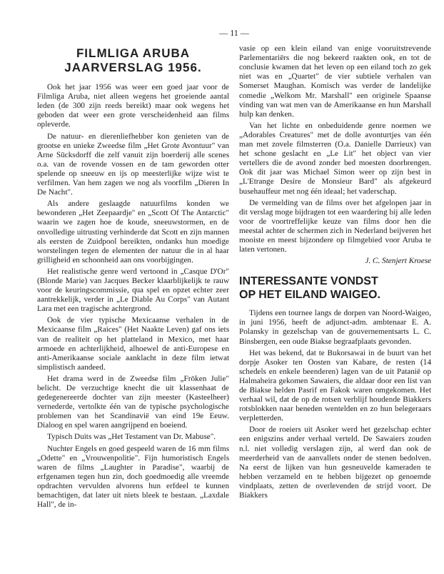— 11 —
FILMLIGA ARUBA
JAARVERSLAG 1956.
Ook het jaar 1956 was weer een goed jaar voor de Filmliga Aruba, niet alleen wegens het groeiende aantal leden (de 300 zijn reeds bereikt) maar ook wegens het geboden dat weer een grote verscheidenheid aan films opleverde.
De natuur- en dierenliefhebber kon genieten van de grootse en unieke Zweedse film „Het Grote Avontuur" van Arne Sücksdorff die zelf vanuit zijn boerderij alle scenes o.a. van de rovende vossen en de tam geworden otter spelende op sneeuw en ijs op meesterlijke wijze wist te verfilmen. Van hem zagen we nog als voorfilm „Dieren In De Nacht".
Als andere geslaagde natuurfilms konden we bewonderen „Het Zeepaardje" en „Scott Of The Antarctic" waarin we zagen hoe de koude, sneeuwstormen, en de onvolledige uitrusting verhinderde dat Scott en zijn mannen als eersten de Zuidpool bereikten, ondanks hun moedige worstelingen tegen de elementen der natuur die in al haar grilligheid en schoonheid aan ons voorbijgingen.
Het realistische genre werd vertoond in „Casque D'Or" (Blonde Marie) van Jacques Becker klaarblijkelijk te rauw voor de keuringscommissie, qua spel en opzet echter zeer aantrekkelijk, verder in „Le Diable Au Corps" van Autant Lara met een tragische achtergrond.
Ook de vier typische Mexicaanse verhalen in de Mexicaanse film „Raices" (Het Naakte Leven) gaf ons iets van de realiteit op het platteland in Mexico, met haar armoede en achterlijkheid, alhoewel de anti-Europese en anti-Amerikaanse sociale aanklacht in deze film ietwat simplistisch aandeed.
Het drama werd in de Zweedse film „Fröken Julie" belicht. De verzuchtige knecht die uit klassenhaat de gedegenereerde dochter van zijn meester (Kasteelheer) vernederde, vertolkte één van de typische psychologische problemen van het Scandinavië van eind 19e Eeuw. Dialoog en spel waren aangrijpend en boeiend.
Typisch Duits was „Het Testament van Dr. Mabuse".
Nuchter Engels en goed gespeeld waren de 16 mm films „Odette" en „Vrouwenpolitie". Fijn humoristisch Engels waren de films „Laughter in Paradise", waarbij de erfgenamen tegen hun zin, doch goedmoedig alle vreemde opdrachten vervulden alvorens hun erfdeel te kunnen bemachtigen, dat later uit niets bleek te bestaan. „Laxdale Hall", de in-
vasie op een klein eiland van enige vooruitstrevende Parlementariërs die nog bekeerd raakten ook, en tot de conclusie kwamen dat het leven op een eiland toch zo gek niet was en „Quartet" de vier subtiele verhalen van Somerset Maughan. Komisch was verder de landelijke comedie „Welkom Mr. Marshall" een originele Spaanse vinding van wat men van de Amerikaanse en hun Marshall hulp kan denken.
Van het lichte en onbeduidende genre noemen we „Adorables Creatures" met de dolle avonturtjes van één man met zovele filmsterren (O.a. Danielle Darrieux) van het schone geslacht en „Le Lit" het object van vier vertellers die de avond zonder bed moesten doorbrengen. Ook dit jaar was Michael Simon weer op zijn best in „L'Etrange Desire de Monsieur Bard" als afgekeurd busehauffeur met nog één ideaal; het vaderschap.
De vermelding van de films over het afgelopen jaar in dit verslag moge bijdragen tot een waardering bij alle leden voor de voortreffelijke keuze van films door hen die meestal achter de schermen zich in Nederland beijveren het mooiste en meest bijzondere op filmgebied voor Aruba te laten vertonen.
J. C. Stenjert Kroese
INTERESSANTE VONDST
OP HET EILAND WAIGEO.
Tijdens een tournee langs de dorpen van Noord-Waigeo, in juni 1956, heeft de adjunct-adm. ambtenaar E. A. Polansky in gezelschap van de gouvernementsarts L. C. Binsbergen, een oude Biakse begraafplaats gevonden.
Het was bekend, dat te Bukorsawai in de buurt van het dorpje Asoker ten Oosten van Kabare, de resten (14 schedels en enkele beenderen) lagen van de uit Patanië op Halmaheira gekomen Sawaiers, die aldaar door een list van de Biakse helden Pasrif en Fakok waren omgekomen. Het verhaal wil, dat de op de rotsen verblijf houdende Biakkers rotsblokken naar beneden wentelden en zo hun belegeraars verpletterden.
Door de roeiers uit Asoker werd het gezelschap echter een enigszins ander verhaal verteld. De Sawaiers zouden n.l. niet volledig verslagen zijn, al werd dan ook de meerderheid van de aanvallets onder de stenen bedolven. Na eerst de lijken van hun gesneuvelde kameraden te hebben verzameld en te hebben bijgezet op genoemde vindplaats, zetten de overlevenden de strijd voort. De Biakkers